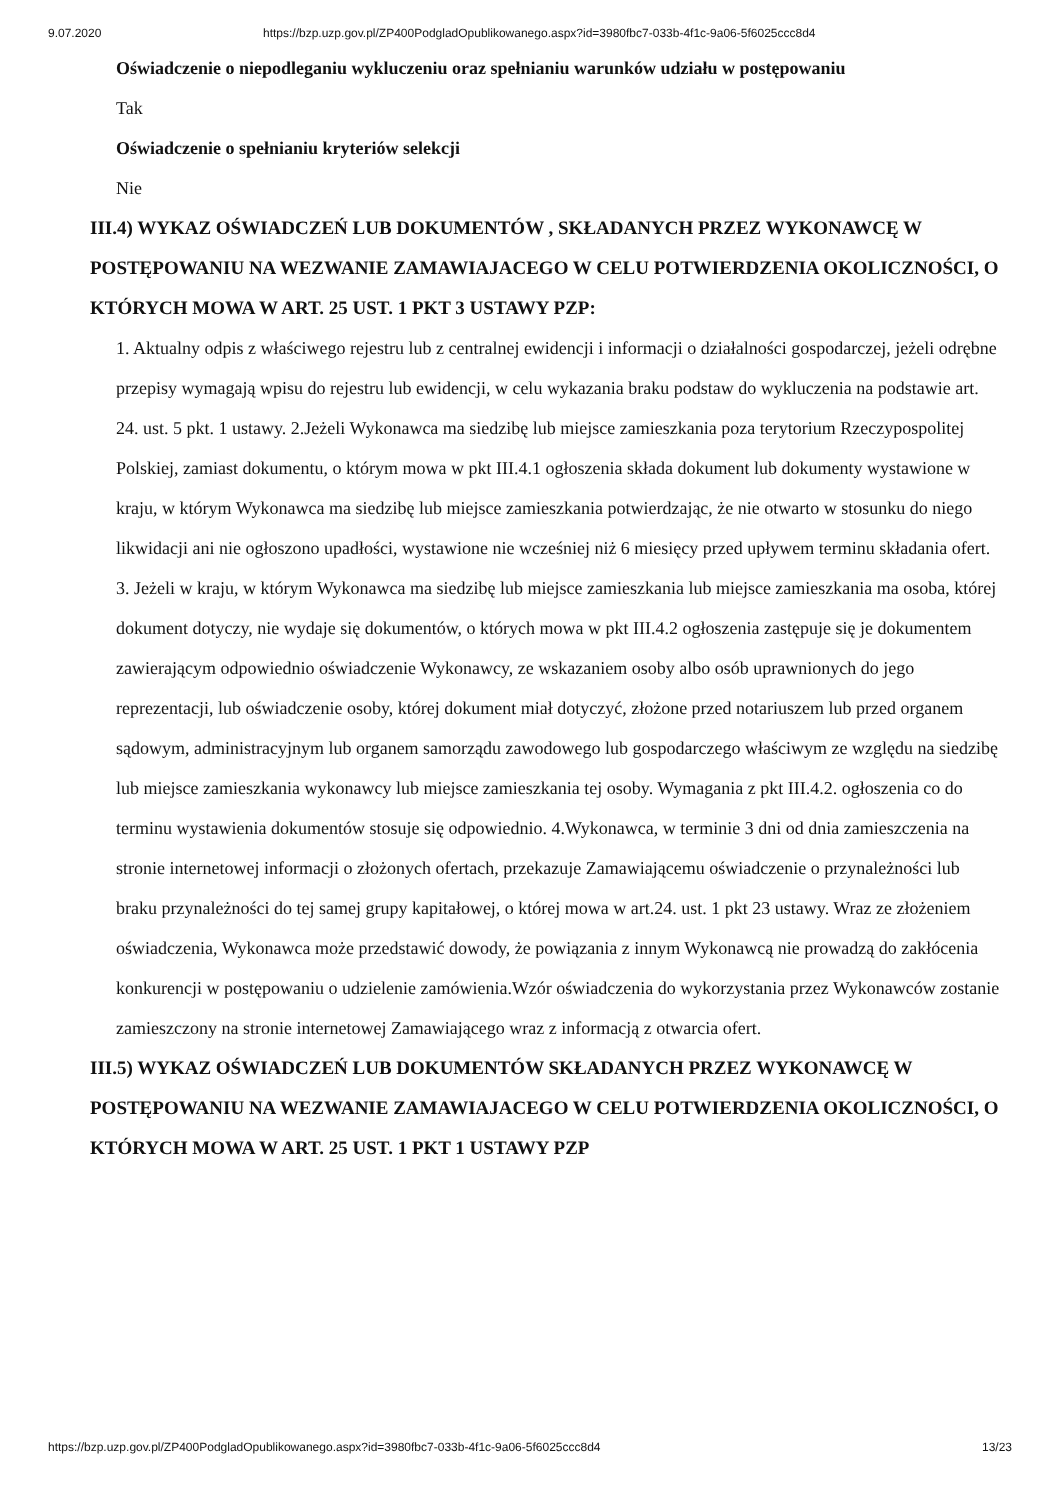9.07.2020 https://bzp.uzp.gov.pl/ZP400PodgladOpublikowanego.aspx?id=3980fbc7-033b-4f1c-9a06-5f6025ccc8d4
Oświadczenie o niepodleganiu wykluczeniu oraz spełnianiu warunków udziału w postępowaniu
Tak
Oświadczenie o spełnianiu kryteriów selekcji
Nie
III.4) WYKAZ OŚWIADCZEŃ LUB DOKUMENTÓW , SKŁADANYCH PRZEZ WYKONAWCĘ W POSTĘPOWANIU NA WEZWANIE ZAMAWIAJACEGO W CELU POTWIERDZENIA OKOLICZNOŚCI, O KTÓRYCH MOWA W ART. 25 UST. 1 PKT 3 USTAWY PZP:
1. Aktualny odpis z właściwego rejestru lub z centralnej ewidencji i informacji o działalności gospodarczej, jeżeli odrębne przepisy wymagają wpisu do rejestru lub ewidencji, w celu wykazania braku podstaw do wykluczenia na podstawie art. 24. ust. 5 pkt. 1 ustawy. 2.Jeżeli Wykonawca ma siedzibę lub miejsce zamieszkania poza terytorium Rzeczypospolitej Polskiej, zamiast dokumentu, o którym mowa w pkt III.4.1 ogłoszenia składa dokument lub dokumenty wystawione w kraju, w którym Wykonawca ma siedzibę lub miejsce zamieszkania potwierdzając, że nie otwarto w stosunku do niego likwidacji ani nie ogłoszono upadłości, wystawione nie wcześniej niż 6 miesięcy przed upływem terminu składania ofert. 3. Jeżeli w kraju, w którym Wykonawca ma siedzibę lub miejsce zamieszkania lub miejsce zamieszkania ma osoba, której dokument dotyczy, nie wydaje się dokumentów, o których mowa w pkt III.4.2 ogłoszenia zastępuje się je dokumentem zawierającym odpowiednio oświadczenie Wykonawcy, ze wskazaniem osoby albo osób uprawnionych do jego reprezentacji, lub oświadczenie osoby, której dokument miał dotyczyć, złożone przed notariuszem lub przed organem sądowym, administracyjnym lub organem samorządu zawodowego lub gospodarczego właściwym ze względu na siedzibę lub miejsce zamieszkania wykonawcy lub miejsce zamieszkania tej osoby. Wymagania z pkt III.4.2. ogłoszenia co do terminu wystawienia dokumentów stosuje się odpowiednio. 4.Wykonawca, w terminie 3 dni od dnia zamieszczenia na stronie internetowej informacji o złożonych ofertach, przekazuje Zamawiającemu oświadczenie o przynależności lub braku przynależności do tej samej grupy kapitałowej, o której mowa w art.24. ust. 1 pkt 23 ustawy. Wraz ze złożeniem oświadczenia, Wykonawca może przedstawić dowody, że powiązania z innym Wykonawcą nie prowadzą do zakłócenia konkurencji w postępowaniu o udzielenie zamówienia.Wzór oświadczenia do wykorzystania przez Wykonawców zostanie zamieszczony na stronie internetowej Zamawiającego wraz z informacją z otwarcia ofert.
III.5) WYKAZ OŚWIADCZEŃ LUB DOKUMENTÓW SKŁADANYCH PRZEZ WYKONAWCĘ W POSTĘPOWANIU NA WEZWANIE ZAMAWIAJACEGO W CELU POTWIERDZENIA OKOLICZNOŚCI, O KTÓRYCH MOWA W ART. 25 UST. 1 PKT 1 USTAWY PZP
https://bzp.uzp.gov.pl/ZP400PodgladOpublikowanego.aspx?id=3980fbc7-033b-4f1c-9a06-5f6025ccc8d4 13/23